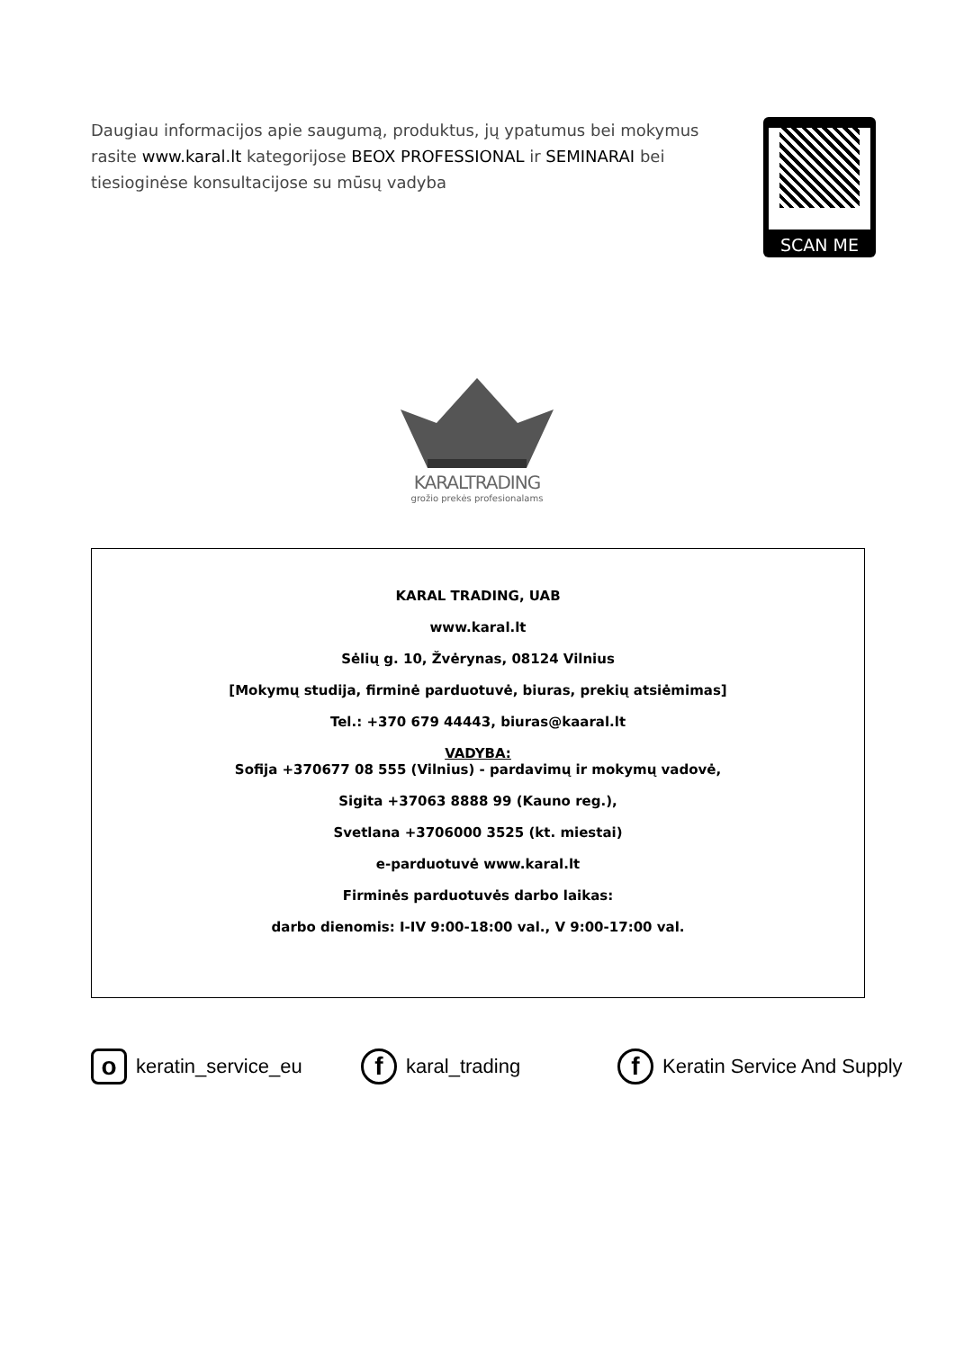Daugiau informacijos apie saugumą, produktus, jų ypatumus bei mokymus rasite www.karal.lt kategorijose BEOX PROFESSIONAL ir SEMINARAI bei tiesioginėse konsultacijose su mūsų vadyba
SCAN ME
KARALTRADING
grožio prekės profesionalams
KARAL TRADING, UAB
www.karal.lt
Sėlių g. 10, Žvėrynas, 08124 Vilnius
[Mokymų studija, firminė parduotuvė, biuras, prekių atsiėmimas]
Tel.: +370 679 44443, biuras@kaaral.lt
VADYBA:
Sofija +370677 08 555 (Vilnius) - pardavimų ir mokymų vadovė,
Sigita +37063 8888 99 (Kauno reg.),
Svetlana +3706000 3525 (kt. miestai)
e-parduotuvė www.karal.lt
Firminės parduotuvės darbo laikas:
darbo dienomis: I-IV 9:00-18:00 val., V 9:00-17:00 val.
okeratin_service_eu f karal_trading f Keratin Service And Supply